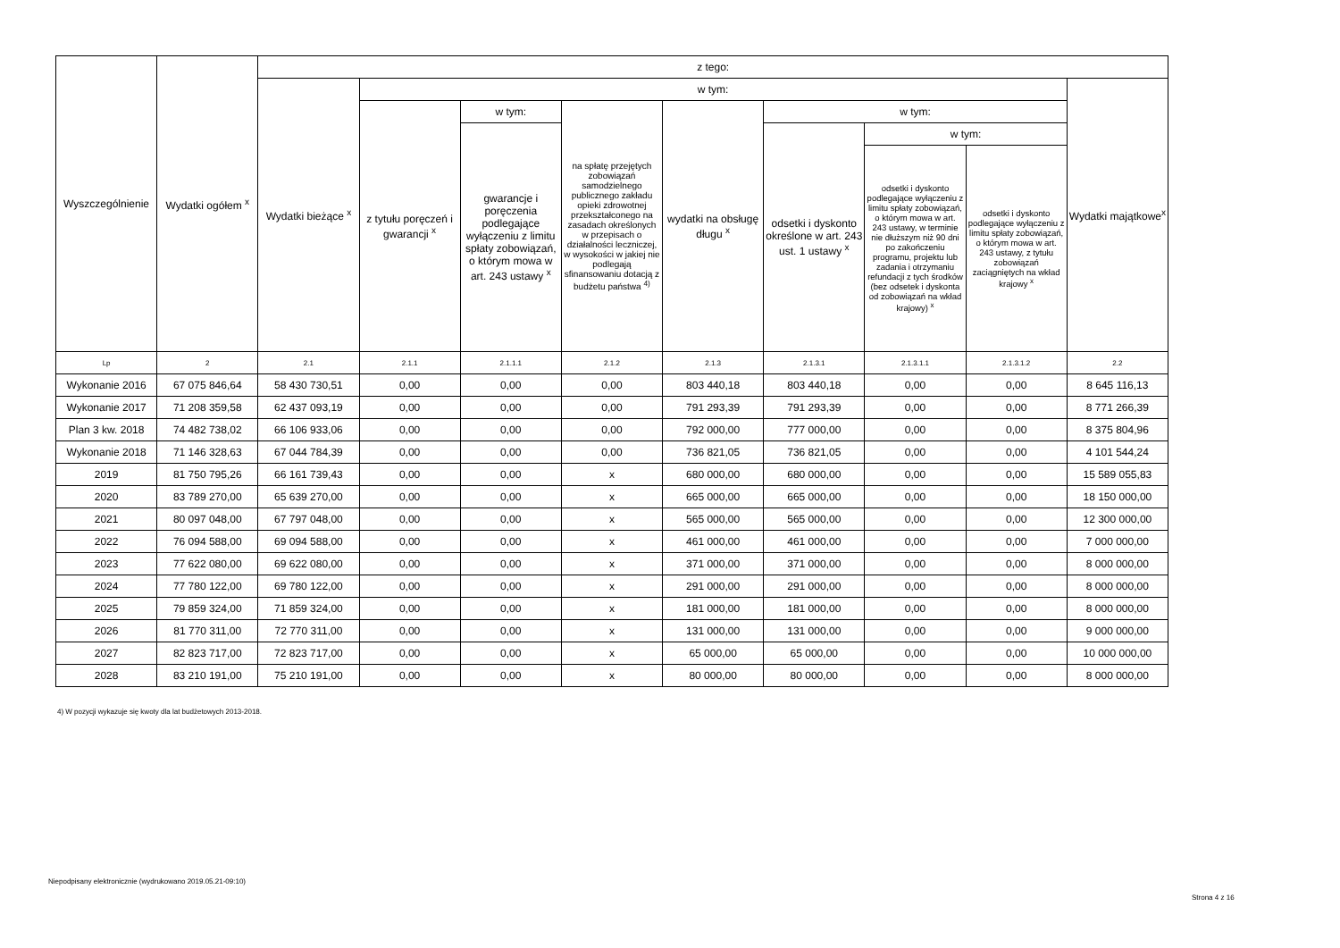| Wyszczególnienie | Wydatki ogółem <sup>x</sup> | z tego: | | | | | | | | |
| --- | --- | --- | --- | --- | --- | --- | --- | --- | --- | --- |
| | | Wydatki bieżące <sup>x</sup> | w tym: | | | | | | | Wydatki majątkowe<sup>x</sup> |
| | | | z tytułu poręczeń i gwarancji <sup>x</sup> | w tym: | na spłatę przejętych zobowiązań samodzielnego publicznego zakładu opieki zdrowotnej przekształconego na zasadach określonych w przepisach o działalności leczniczej, w wysokości w jakiej nie podlegają sfinansowaniu dotacją z budżetu państwa <sup>4)</sup> | wydatki na obsługę długu <sup>x</sup> | w tym: | | | |
| | | | | gwarancje i poręczenia podlegające wyłączeniu z limitu spłaty zobowiązań, o którym mowa w art. 243 ustawy <sup>x</sup> | | | odsetki i dyskonto określone w art. 243 ust. 1 ustawy <sup>x</sup> | w tym: | | |
| | | | | | | | | odsetki i dyskonto podlegające wyłączeniu z limitu spłaty zobowiązań, o którym mowa w art. 243 ustawy, w terminie nie dłuższym niż 90 dni po zakończeniu programu, projektu lub zadania i otrzymaniu refundacji z tych środków (bez odsetek i dyskonta od zobowiązań na wkład krajowy) <sup>x</sup> | odsetki i dyskonto podlegające wyłączeniu z limitu spłaty zobowiązań, o którym mowa w art. 243 ustawy, z tytułu zobowiązań zaciągniętych na wkład krajowy <sup>x</sup> | |
| Lp | 2 | 2.1 | 2.1.1 | 2.1.1.1 | 2.1.2 | 2.1.3 | 2.1.3.1 | 2.1.3.1.1 | 2.1.3.1.2 | 2.2 |
| Wykonanie 2016 | 67 075 846,64 | 58 430 730,51 | 0,00 | 0,00 | 0,00 | 803 440,18 | 803 440,18 | 0,00 | 0,00 | 8 645 116,13 |
| Wykonanie 2017 | 71 208 359,58 | 62 437 093,19 | 0,00 | 0,00 | 0,00 | 791 293,39 | 791 293,39 | 0,00 | 0,00 | 8 771 266,39 |
| Plan 3 kw. 2018 | 74 482 738,02 | 66 106 933,06 | 0,00 | 0,00 | 0,00 | 792 000,00 | 777 000,00 | 0,00 | 0,00 | 8 375 804,96 |
| Wykonanie 2018 | 71 146 328,63 | 67 044 784,39 | 0,00 | 0,00 | 0,00 | 736 821,05 | 736 821,05 | 0,00 | 0,00 | 4 101 544,24 |
| 2019 | 81 750 795,26 | 66 161 739,43 | 0,00 | 0,00 | x | 680 000,00 | 680 000,00 | 0,00 | 0,00 | 15 589 055,83 |
| 2020 | 83 789 270,00 | 65 639 270,00 | 0,00 | 0,00 | x | 665 000,00 | 665 000,00 | 0,00 | 0,00 | 18 150 000,00 |
| 2021 | 80 097 048,00 | 67 797 048,00 | 0,00 | 0,00 | x | 565 000,00 | 565 000,00 | 0,00 | 0,00 | 12 300 000,00 |
| 2022 | 76 094 588,00 | 69 094 588,00 | 0,00 | 0,00 | x | 461 000,00 | 461 000,00 | 0,00 | 0,00 | 7 000 000,00 |
| 2023 | 77 622 080,00 | 69 622 080,00 | 0,00 | 0,00 | x | 371 000,00 | 371 000,00 | 0,00 | 0,00 | 8 000 000,00 |
| 2024 | 77 780 122,00 | 69 780 122,00 | 0,00 | 0,00 | x | 291 000,00 | 291 000,00 | 0,00 | 0,00 | 8 000 000,00 |
| 2025 | 79 859 324,00 | 71 859 324,00 | 0,00 | 0,00 | x | 181 000,00 | 181 000,00 | 0,00 | 0,00 | 8 000 000,00 |
| 2026 | 81 770 311,00 | 72 770 311,00 | 0,00 | 0,00 | x | 131 000,00 | 131 000,00 | 0,00 | 0,00 | 9 000 000,00 |
| 2027 | 82 823 717,00 | 72 823 717,00 | 0,00 | 0,00 | x | 65 000,00 | 65 000,00 | 0,00 | 0,00 | 10 000 000,00 |
| 2028 | 83 210 191,00 | 75 210 191,00 | 0,00 | 0,00 | x | 80 000,00 | 80 000,00 | 0,00 | 0,00 | 8 000 000,00 |
4) W pozycji wykazuje się kwoty dla lat budżetowych 2013-2018.
Niepodpisany elektronicznie (wydrukowano 2019.05.21-09:10)
Strona 4 z 16